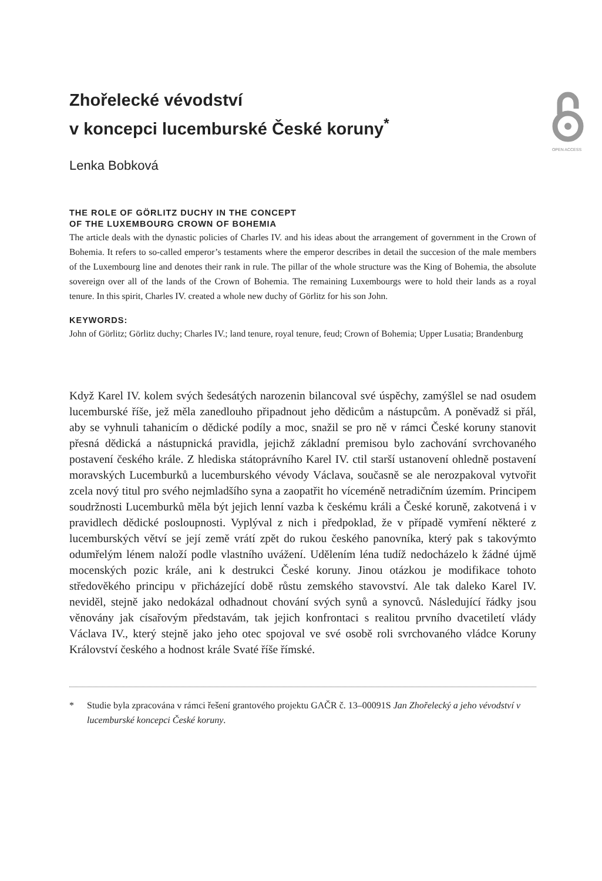OPEN ACCESS
Zhořelecké vévodství
v koncepci lucemburské České koruny<sup>*</sup>
Lenka Bobková
THE ROLE OF GÖRLITZ DUCHY IN THE CONCEPT
OF THE LUXEMBOURG CROWN OF BOHEMIA
The article deals with the dynastic policies of Charles IV. and his ideas about the arrangement of government in the Crown of Bohemia. It refers to so-called emperor’s testaments where the emperor describes in detail the succesion of the male members of the Luxembourg line and denotes their rank in rule. The pillar of the whole structure was the King of Bohemia, the absolute sovereign over all of the lands of the Crown of Bohemia. The remaining Luxembourgs were to hold their lands as a royal tenure. In this spirit, Charles IV. created a whole new duchy of Görlitz for his son John.
KEYWORDS:
John of Görlitz; Görlitz duchy; Charles IV.; land tenure, royal tenure, feud; Crown of Bohemia; Upper Lusatia; Brandenburg
Když Karel IV. kolem svých šedesátých narozenin bilancoval své úspěchy, zamýšlel se nad osudem lucemburské říše, jež měla zanedlouho připadnout jeho dědicům a nástupcům. A poněvadž si přál, aby se vyhnuli tahanicím o dědické podíly a moc, snažil se pro ně v rámci České koruny stanovit přesná dědická a nástupnická pravidla, jejichž základní premisou bylo zachování svrchovaného postavení českého krále. Z hlediska státoprávního Karel IV. ctil starší ustanovení ohledně postavení moravských Lucemburků a lucemburského vévody Václava, současně se ale nerozpakoval vytvořit zcela nový titul pro svého nejmladšího syna a zaopatřit ho víceméně netradičním územím. Principem soudržnosti Lucemburků měla být jejich lenní vazba k českému králi a České koruně, zakotvená i v pravidlech dědické posloupnosti. Vyplýval z nich i předpoklad, že v případě vymření některé z lucemburských větví se její země vrátí zpět do rukou českého panovníka, který pak s takovýmto odumřelým lénem naloží podle vlastního uvážení. Udělením léna tudíž nedocházelo k žádné újmě mocenských pozic krále, ani k destrukci České koruny. Jinou otázkou je modifikace tohoto středověkého principu v přicházející době růstu zemského stavovství. Ale tak daleko Karel IV. neviděl, stejně jako nedokázal odhadnout chování svých synů a synovců. Následující řádky jsou věnovány jak císařovým představám, tak jejich konfrontaci s realitou prvního dvacetiletí vlády Václava IV., který stejně jako jeho otec spojoval ve své osobě roli svrchovaného vládce Koruny Království českého a hodnost krále Svaté říše římské.
* Studie byla zpracována v rámci řešení grantového projektu GAČR č. 13–00091S Jan Zhořelecký a jeho vévodství v lucemburské koncepci České koruny.